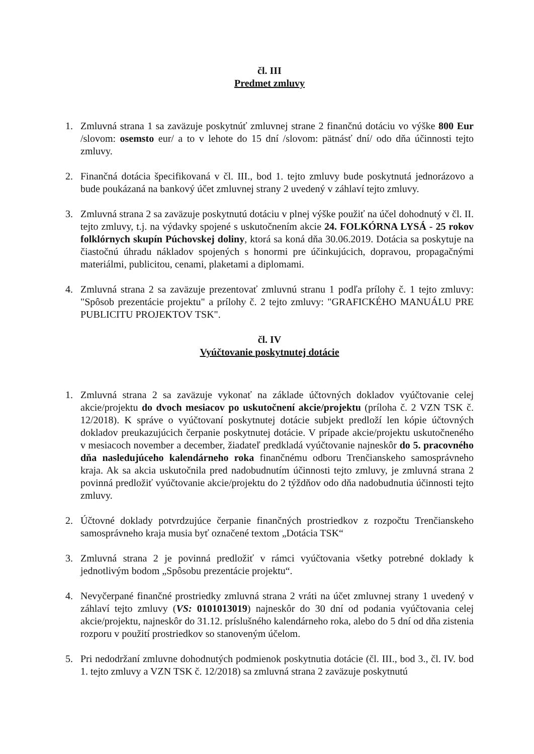čl. III
Predmet zmluvy
1. Zmluvná strana 1 sa zaväzuje poskytnúť zmluvnej strane 2 finančnú dotáciu vo výške 800 Eur /slovom: osemsto eur/ a to v lehote do 15 dní /slovom: pätnásť dní/ odo dňa účinnosti tejto zmluvy.
2. Finančná dotácia špecifikovaná v čl. III., bod 1. tejto zmluvy bude poskytnutá jednorázovo a bude poukázaná na bankový účet zmluvnej strany 2 uvedený v záhlaví tejto zmluvy.
3. Zmluvná strana 2 sa zaväzuje poskytnutú dotáciu v plnej výške použiť na účel dohodnutý v čl. II. tejto zmluvy, t.j. na výdavky spojené s uskutočnením akcie 24. FOLKÓRNA LYSÁ - 25 rokov folklórnych skupín Púchovskej doliny, ktorá sa koná dňa 30.06.2019. Dotácia sa poskytuje na čiastočnú úhradu nákladov spojených s honormi pre účinkujúcich, dopravou, propagačnými materiálmi, publicitou, cenami, plaketami a diplomami.
4. Zmluvná strana 2 sa zaväzuje prezentovať zmluvnú stranu 1 podľa prílohy č. 1 tejto zmluvy: "Spôsob prezentácie projektu" a prílohy č. 2 tejto zmluvy: "GRAFICKÉHO MANUÁLU PRE PUBLICITU PROJEKTOV TSK".
čl. IV
Vyúčtovanie poskytnutej dotácie
1. Zmluvná strana 2 sa zaväzuje vykonať na základe účtovných dokladov vyúčtovanie celej akcie/projektu do dvoch mesiacov po uskutočnení akcie/projektu (príloha č. 2 VZN TSK č. 12/2018). K správe o vyúčtovaní poskytnutej dotácie subjekt predloží len kópie účtovných dokladov preukazujúcich čerpanie poskytnutej dotácie. V prípade akcie/projektu uskutočneného v mesiacoch november a december, žiadateľ predkladá vyúčtovanie najneskôr do 5. pracovného dňa nasledujúceho kalendárneho roka finančnému odboru Trenčianskeho samosprávneho kraja. Ak sa akcia uskutočnila pred nadobudnutím účinnosti tejto zmluvy, je zmluvná strana 2 povinná predložiť vyúčtovanie akcie/projektu do 2 týždňov odo dňa nadobudnutia účinnosti tejto zmluvy.
2. Účtovné doklady potvrdzujúce čerpanie finančných prostriedkov z rozpočtu Trenčianskeho samosprávneho kraja musia byť označené textom „Dotácia TSK“
3. Zmluvná strana 2 je povinná predložiť v rámci vyúčtovania všetky potrebné doklady k jednotlivým bodom „Spôsobu prezentácie projektu“.
4. Nevyčerpané finančné prostriedky zmluvná strana 2 vráti na účet zmluvnej strany 1 uvedený v záhlaví tejto zmluvy (VS: 0101013019) najneskôr do 30 dní od podania vyúčtovania celej akcie/projektu, najneskôr do 31.12. príslušného kalendárneho roka, alebo do 5 dní od dňa zistenia rozporu v použití prostriedkov so stanoveným účelom.
5. Pri nedodržaní zmluvne dohodnutých podmienok poskytnutia dotácie (čl. III., bod 3., čl. IV. bod 1. tejto zmluvy a VZN TSK č. 12/2018) sa zmluvná strana 2 zaväzuje poskytnutú